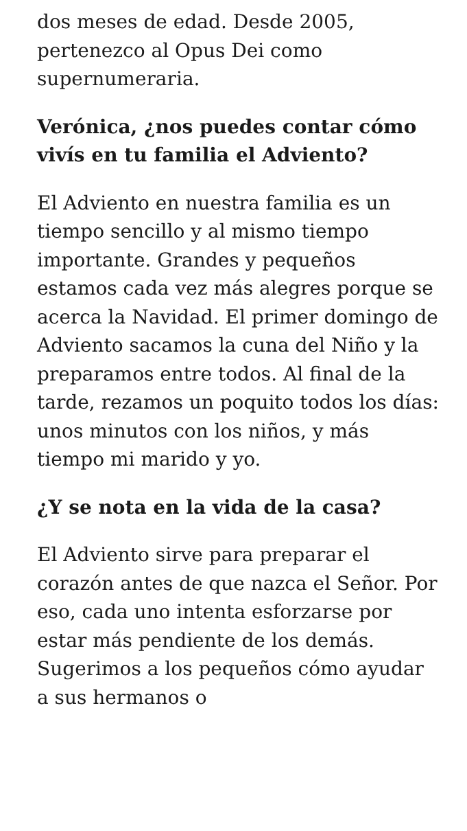dos meses de edad. Desde 2005, pertenezco al Opus Dei como supernumeraria.
Verónica, ¿nos puedes contar cómo vivís en tu familia el Adviento?
El Adviento en nuestra familia es un tiempo sencillo y al mismo tiempo importante. Grandes y pequeños estamos cada vez más alegres porque se acerca la Navidad. El primer domingo de Adviento sacamos la cuna del Niño y la preparamos entre todos. Al final de la tarde, rezamos un poquito todos los días: unos minutos con los niños, y más tiempo mi marido y yo.
¿Y se nota en la vida de la casa?
El Adviento sirve para preparar el corazón antes de que nazca el Señor. Por eso, cada uno intenta esforzarse por estar más pendiente de los demás. Sugerimos a los pequeños cómo ayudar a sus hermanos o